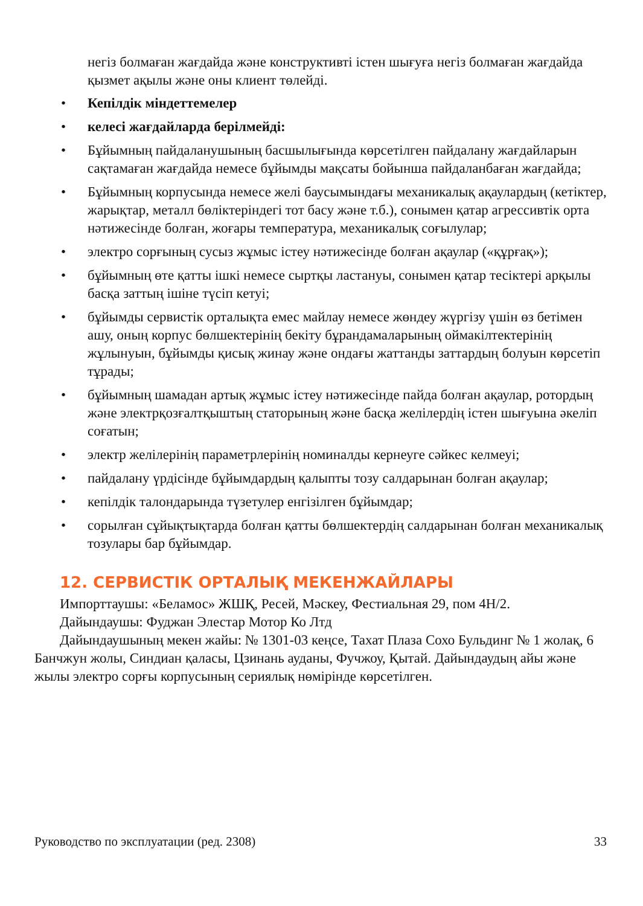негіз болмаған жағдайда және конструктивті істен шығуға негіз болмаған жағдайда қызмет ақылы және оны клиент төлейді.
• Кепілдік міндеттемелер
• келесі жағдайларда берілмейді:
• Бұйымның пайдаланушының басшылығында көрсетілген пайдалану жағдайларын сақтамаған жағдайда немесе бұйымды мақсаты бойынша пайдаланбаған жағдайда;
• Бұйымның корпусында немесе желі баусымындағы механикалық ақаулардың (кетіктер, жарықтар, металл бөліктеріндегі тот басу және т.б.), сонымен қатар агрессивтік орта нәтижесінде болған, жоғары температура, механикалық соғылулар;
• электро сорғының сусыз жұмыс істеу нәтижесінде болған ақаулар («құрғақ»);
• бұйымның өте қатты ішкі немесе сыртқы ластануы, сонымен қатар тесіктері арқылы басқа заттың ішіне түсіп кетуі;
• бұйымды сервистік орталықта емес майлау немесе жөндеу жүргізу үшін өз бетімен ашу, оның корпус бөлшектерінің бекіту бұрандамаларының оймакілтектерінің жұлынуын, бұйымды қисық жинау және ондағы жаттанды заттардың болуын көрсетіп тұрады;
• бұйымның шамадан артық жұмыс істеу нәтижесінде пайда болған ақаулар, ротордың және электрқозғалтқыштың статорының және басқа желілердің істен шығуына әкеліп соғатын;
• электр желілерінің параметрлерінің номиналды кернеуге сәйкес келмеуі;
• пайдалану үрдісінде бұйымдардың қалыпты тозу салдарынан болған ақаулар;
• кепілдік талондарында түзетулер енгізілген бұйымдар;
• сорылған сұйықтықтарда болған қатты бөлшектердің салдарынан болған механикалық тозулары бар бұйымдар.
12. СЕРВИСТІК ОРТАЛЫҚ МЕКЕНЖАЙЛАРЫ
Импорттаушы: «Беламос» ЖШҚ, Ресей, Мәскеу, Фестиальная 29, пом 4Н/2.
Дайындаушы: Фуджан Элестар Мотор Ко Лтд
Дайындаушының мекен жайы: № 1301-03 кеңсе, Тахат Плаза Сохо Бульдинг № 1 жолақ, 6 Банчжун жолы, Синдиан қаласы, Цзинань ауданы, Фучжоу, Қытай. Дайындаудың айы және жылы электро сорғы корпусының сериялық нөмірінде көрсетілген.
Руководство по эксплуатации (ред. 2308) 33